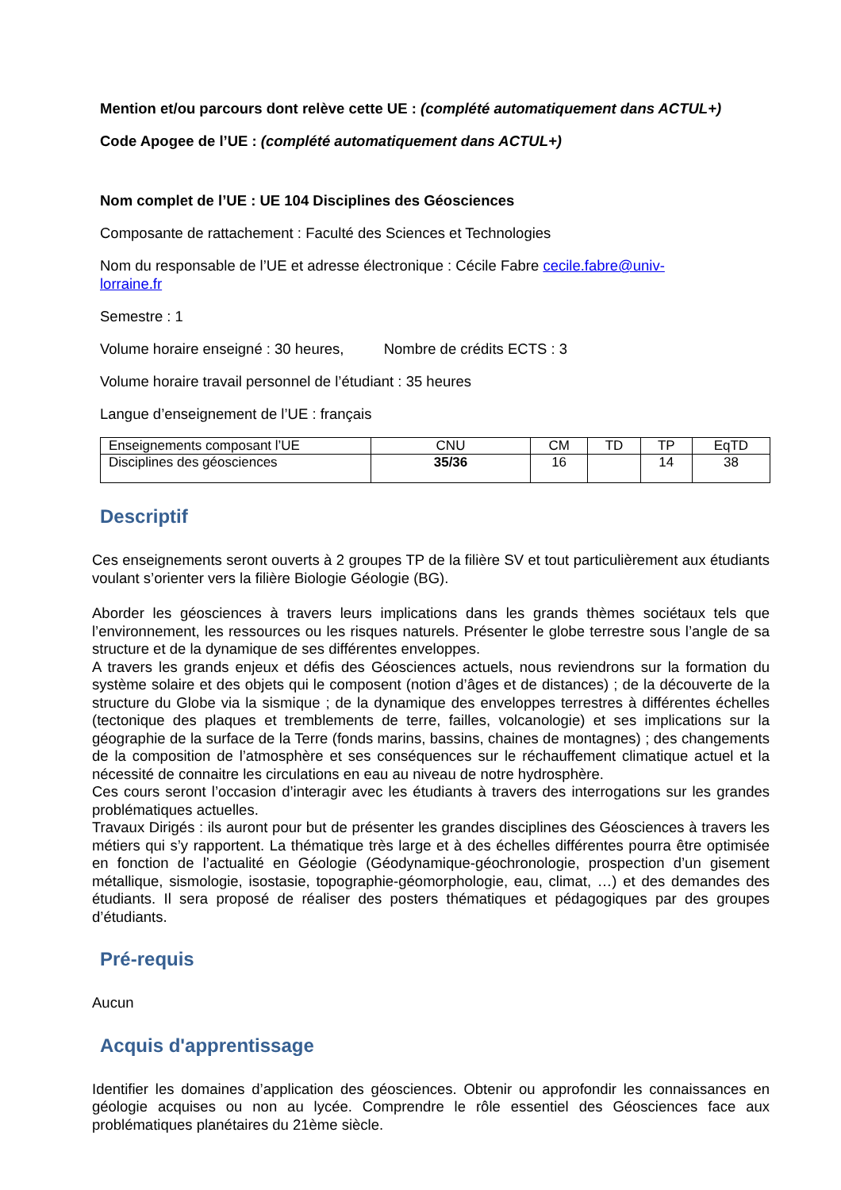Mention et/ou parcours dont relève cette UE : (complété automatiquement dans ACTUL+)
Code Apogee de l’UE : (complété automatiquement dans ACTUL+)
Nom complet de l’UE : UE 104 Disciplines des Géosciences
Composante de rattachement : Faculté des Sciences et Technologies
Nom du responsable de l’UE et adresse électronique : Cécile Fabre cecile.fabre@univ-
lorraine.fr
Semestre : 1
Volume horaire enseigné : 30 heures, Nombre de crédits ECTS : 3
Volume horaire travail personnel de l’étudiant : 35 heures
Langue d’enseignement de l’UE : français
| Enseignements composant l’UE | CNU | CM | TD | TP | EqTD |
| Disciplines des géosciences | 35/36 | 16 | | 14 | 38 |
Descriptif
Ces enseignements seront ouverts à 2 groupes TP de la filière SV et tout particulièrement aux étudiants voulant s’orienter vers la filière Biologie Géologie (BG).
Aborder les géosciences à travers leurs implications dans les grands thèmes sociétaux tels que l’environnement, les ressources ou les risques naturels. Présenter le globe terrestre sous l’angle de sa structure et de la dynamique de ses différentes enveloppes.
A travers les grands enjeux et défis des Géosciences actuels, nous reviendrons sur la formation du système solaire et des objets qui le composent (notion d’âges et de distances) ; de la découverte de la structure du Globe via la sismique ; de la dynamique des enveloppes terrestres à différentes échelles (tectonique des plaques et tremblements de terre, failles, volcanologie) et ses implications sur la géographie de la surface de la Terre (fonds marins, bassins, chaines de montagnes) ; des changements de la composition de l’atmosphère et ses conséquences sur le réchauffement climatique actuel et la nécessité de connaitre les circulations en eau au niveau de notre hydrosphère.
Ces cours seront l’occasion d’interagir avec les étudiants à travers des interrogations sur les grandes problématiques actuelles.
Travaux Dirigés : ils auront pour but de présenter les grandes disciplines des Géosciences à travers les métiers qui s’y rapportent. La thématique très large et à des échelles différentes pourra être optimisée en fonction de l’actualité en Géologie (Géodynamique-géochronologie, prospection d’un gisement métallique, sismologie, isostasie, topographie-géomorphologie, eau, climat, …) et des demandes des étudiants. Il sera proposé de réaliser des posters thématiques et pédagogiques par des groupes d’étudiants.
Pré-requis
Aucun
Acquis d'apprentissage
Identifier les domaines d’application des géosciences. Obtenir ou approfondir les connaissances en géologie acquises ou non au lycée. Comprendre le rôle essentiel des Géosciences face aux problématiques planétaires du 21ème siècle.